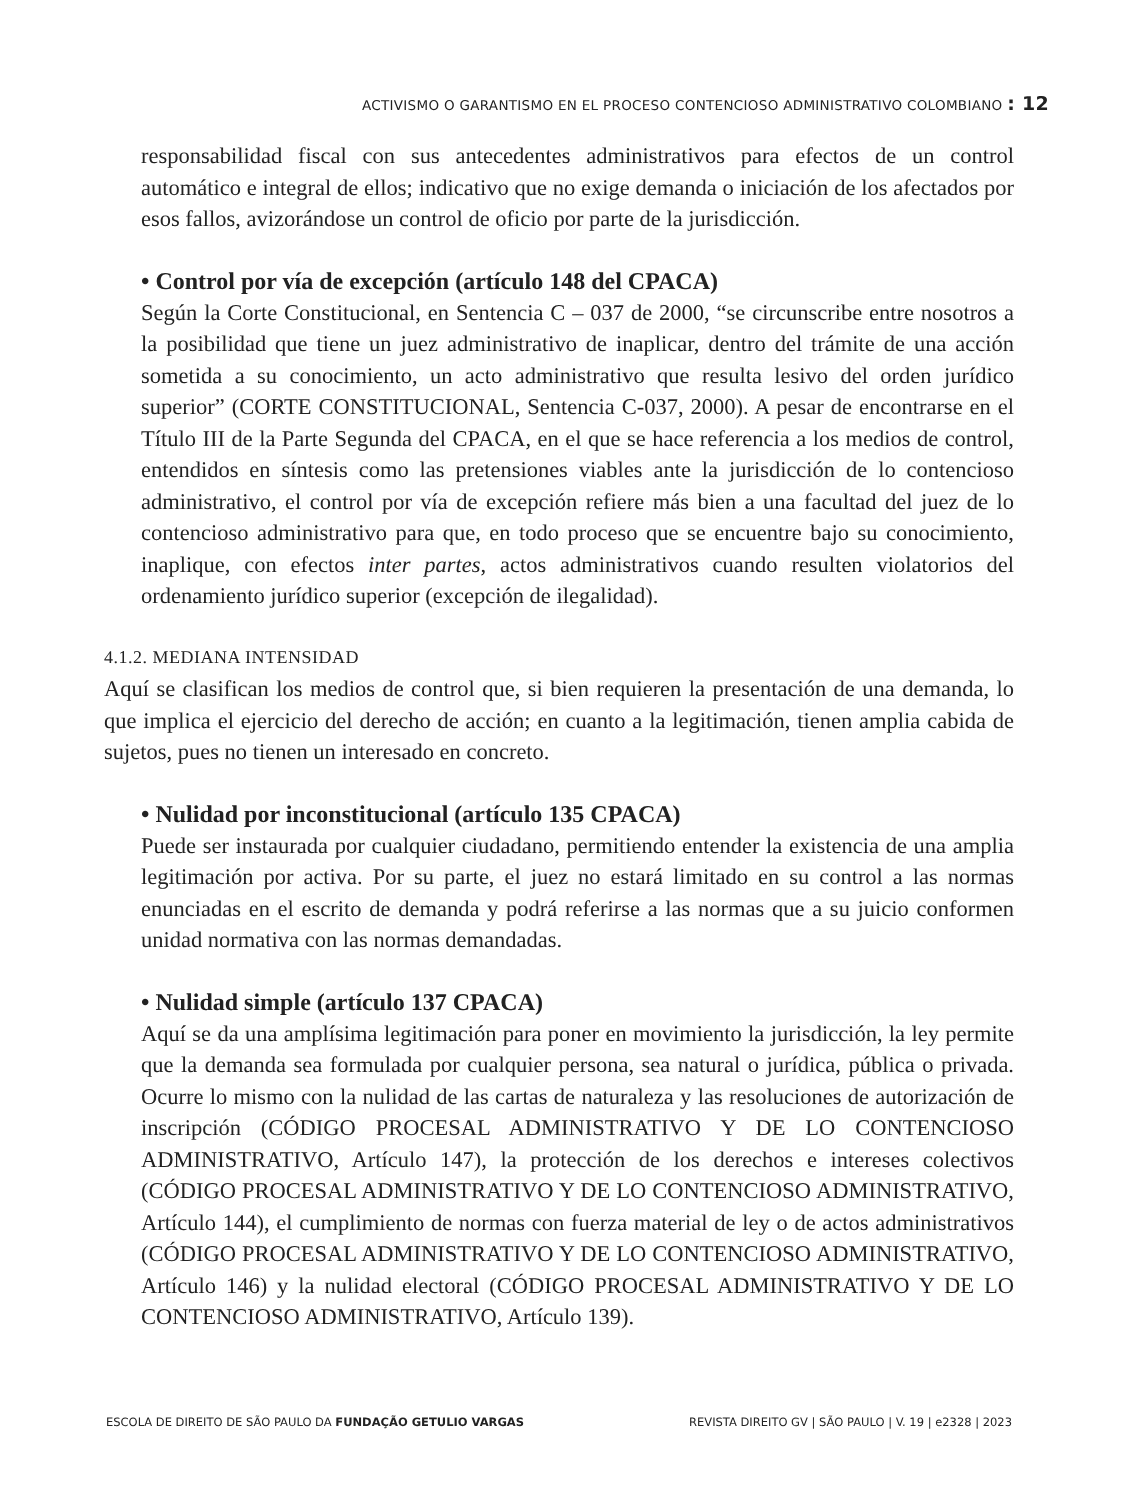ACTIVISMO O GARANTISMO EN EL PROCESO CONTENCIOSO ADMINISTRATIVO COLOMBIANO : 12
responsabilidad fiscal con sus antecedentes administrativos para efectos de un control automático e integral de ellos; indicativo que no exige demanda o iniciación de los afectados por esos fallos, avizorándose un control de oficio por parte de la jurisdicción.
• Control por vía de excepción (artículo 148 del CPACA)
Según la Corte Constitucional, en Sentencia C – 037 de 2000, “se circunscribe entre nosotros a la posibilidad que tiene un juez administrativo de inaplicar, dentro del trámite de una acción sometida a su conocimiento, un acto administrativo que resulta lesivo del orden jurídico superior” (CORTE CONSTITUCIONAL, Sentencia C-037, 2000). A pesar de encontrarse en el Título III de la Parte Segunda del CPACA, en el que se hace referencia a los medios de control, entendidos en síntesis como las pretensiones viables ante la jurisdicción de lo contencioso administrativo, el control por vía de excepción refiere más bien a una facultad del juez de lo contencioso administrativo para que, en todo proceso que se encuentre bajo su conocimiento, inaplique, con efectos inter partes, actos administrativos cuando resulten violatorios del ordenamiento jurídico superior (excepción de ilegalidad).
4.1.2. MEDIANA INTENSIDAD
Aquí se clasifican los medios de control que, si bien requieren la presentación de una demanda, lo que implica el ejercicio del derecho de acción; en cuanto a la legitimación, tienen amplia cabida de sujetos, pues no tienen un interesado en concreto.
• Nulidad por inconstitucional (artículo 135 CPACA)
Puede ser instaurada por cualquier ciudadano, permitiendo entender la existencia de una amplia legitimación por activa. Por su parte, el juez no estará limitado en su control a las normas enunciadas en el escrito de demanda y podrá referirse a las normas que a su juicio conformen unidad normativa con las normas demandadas.
• Nulidad simple (artículo 137 CPACA)
Aquí se da una amplísima legitimación para poner en movimiento la jurisdicción, la ley permite que la demanda sea formulada por cualquier persona, sea natural o jurídica, pública o privada. Ocurre lo mismo con la nulidad de las cartas de naturaleza y las resoluciones de autorización de inscripción (CÓDIGO PROCESAL ADMINISTRATIVO Y DE LO CONTENCIOSO ADMINISTRATIVO, Artículo 147), la protección de los derechos e intereses colectivos (CÓDIGO PROCESAL ADMINISTRATIVO Y DE LO CONTENCIOSO ADMINISTRATIVO, Artículo 144), el cumplimiento de normas con fuerza material de ley o de actos administrativos (CÓDIGO PROCESAL ADMINISTRATIVO Y DE LO CONTENCIOSO ADMINISTRATIVO, Artículo 146) y la nulidad electoral (CÓDIGO PROCESAL ADMINISTRATIVO Y DE LO CONTENCIOSO ADMINISTRATIVO, Artículo 139).
ESCOLA DE DIREITO DE SÃO PAULO DA FUNDAÇÃO GETULIO VARGAS REVISTA DIREITO GV | SÃO PAULO | V. 19 | e2328 | 2023